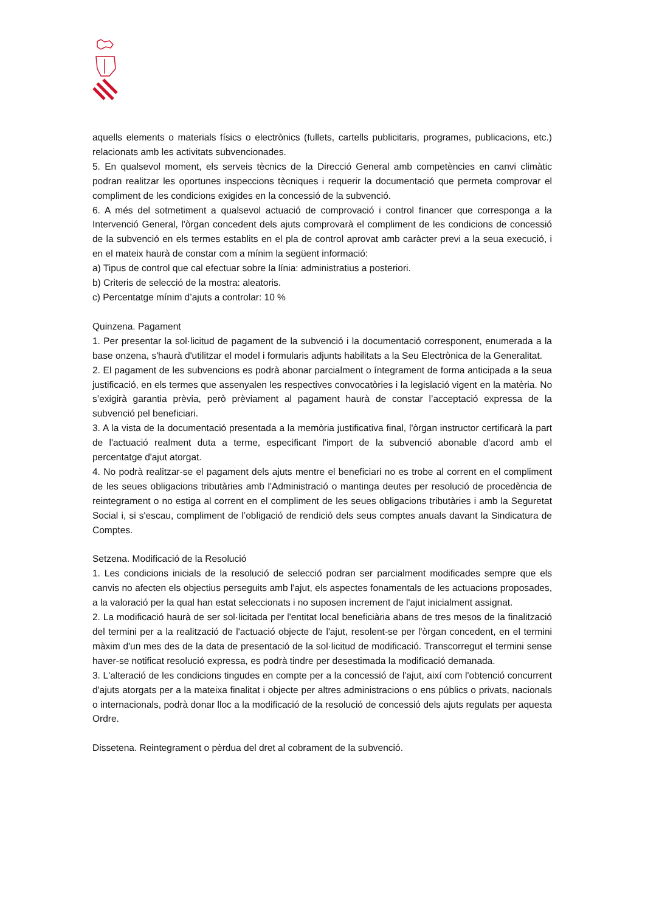aquells elements o materials físics o electrònics (fullets, cartells publicitaris, programes, publicacions, etc.) relacionats amb les activitats subvencionades.
5. En qualsevol moment, els serveis tècnics de la Direcció General amb competències en canvi climàtic podran realitzar les oportunes inspeccions tècniques i requerir la documentació que permeta comprovar el compliment de les condicions exigides en la concessió de la subvenció.
6. A més del sotmetiment a qualsevol actuació de comprovació i control financer que corresponga a la Intervenció General, l'òrgan concedent dels ajuts comprovarà el compliment de les condicions de concessió de la subvenció en els termes establits en el pla de control aprovat amb caràcter previ a la seua execució, i en el mateix haurà de constar com a mínim la següent informació:
a) Tipus de control que cal efectuar sobre la línia: administratius a posteriori.
b) Criteris de selecció de la mostra: aleatoris.
c) Percentatge mínim d’ajuts a controlar: 10 %
Quinzena. Pagament
1. Per presentar la sol·licitud de pagament de la subvenció i la documentació corresponent, enumerada a la base onzena, s'haurà d'utilitzar el model i formularis adjunts habilitats a la Seu Electrònica de la Generalitat.
2. El pagament de les subvencions es podrà abonar parcialment o íntegrament de forma anticipada a la seua justificació, en els termes que assenyalen les respectives convocatòries i la legislació vigent en la matèria. No s’exigirà garantia prèvia, però prèviament al pagament haurà de constar l’acceptació expressa de la subvenció pel beneficiari.
3. A la vista de la documentació presentada a la memòria justificativa final, l'òrgan instructor certificarà la part de l'actuació realment duta a terme, especificant l'import de la subvenció abonable d'acord amb el percentatge d'ajut atorgat.
4. No podrà realitzar-se el pagament dels ajuts mentre el beneficiari no es trobe al corrent en el compliment de les seues obligacions tributàries amb l'Administració o mantinga deutes per resolució de procedència de reintegrament o no estiga al corrent en el compliment de les seues obligacions tributàries i amb la Seguretat Social i, si s'escau, compliment de l’obligació de rendició dels seus comptes anuals davant la Sindicatura de Comptes.
Setzena. Modificació de la Resolució
1. Les condicions inicials de la resolució de selecció podran ser parcialment modificades sempre que els canvis no afecten els objectius perseguits amb l'ajut, els aspectes fonamentals de les actuacions proposades, a la valoració per la qual han estat seleccionats i no suposen increment de l'ajut inicialment assignat.
2. La modificació haurà de ser sol·licitada per l'entitat local beneficiària abans de tres mesos de la finalització del termini per a la realització de l'actuació objecte de l'ajut, resolent-se per l'òrgan concedent, en el termini màxim d'un mes des de la data de presentació de la sol·licitud de modificació. Transcorregut el termini sense haver-se notificat resolució expressa, es podrà tindre per desestimada la modificació demanada.
3. L'alteració de les condicions tingudes en compte per a la concessió de l'ajut, així com l'obtenció concurrent d'ajuts atorgats per a la mateixa finalitat i objecte per altres administracions o ens públics o privats, nacionals o internacionals, podrà donar lloc a la modificació de la resolució de concessió dels ajuts regulats per aquesta Ordre.
Dissetena. Reintegrament o pèrdua del dret al cobrament de la subvenció.